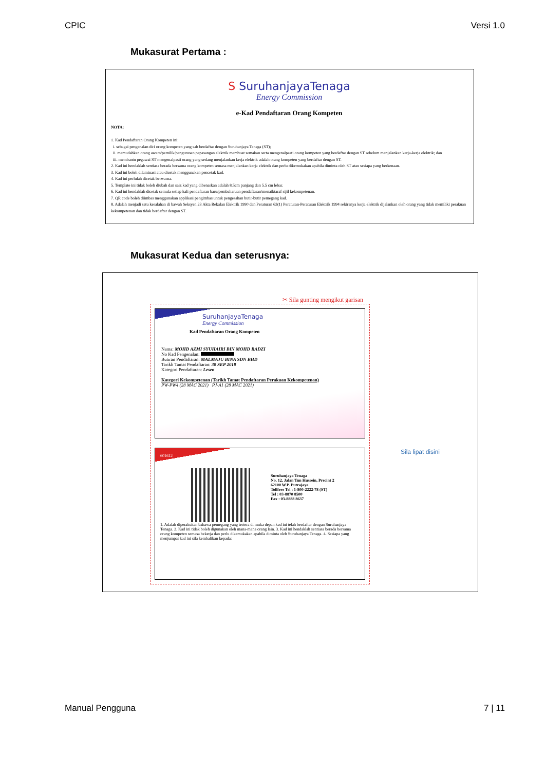CPIC Versi 1.0
Mukasurat Pertama :
S SuruhanjayaTenaga
Energy Commission
e-Kad Pendaftaran Orang Kompeten
NOTA:
1. Kad Pendaftaran Orang Kompeten ini:
i. sebagai pengenalan diri orang kompeten yang sah berdaftar dengan Suruhanjaya Tenaga (ST);
ii. memudahkan orang awam/pemilik/pengurusan pepasangan elektrik membuat semakan serta mengenalpasti orang kompeten yang berdaftar dengan ST sebelum menjalankan kerja-kerja elektrik; dan
iii. membantu pegawai ST mengenalpasti orang yang sedang menjalankan kerja elektrik adalah orang kompeten yang berdaftar dengan ST.
2. Kad ini hendaklah sentiasa berada bersama orang kompeten semasa menjalankan kerja elektrik dan perlu dikemukakan apabila diminta oleh ST atau sesiapa yang berkenaan.
3. Kad ini boleh dilaminasi atau dicetak menggunakan pencetak kad.
4. Kad ini perlulah dicetak berwarna.
5. Template ini tidak boleh diubah dan saiz kad yang dibenarkan adalah 8.5cm panjang dan 5.5 cm lebar.
6. Kad ini hendaklah dicetak semula setiap kali pendaftaran baru/pembaharuan pendaftaran/menaiktaraf sijil kekompetenan.
7. QR code boleh diimbas menggunakan applikasi pengimbas untuk pengesahan butir-butir pemegang kad.
8. Adalah menjadi satu kesalahan di bawah Seksyen 23 Akta Bekalan Elektrik 1990 dan Peraturan 63(1) Peraturan-Peraturan Elektrik 1994 sekiranya kerja elektrik dijalankan oleh orang yang tidak memiliki perakuan kekompetenan dan tidak berdaftar dengan ST.
Mukasurat Kedua dan seterusnya:
✂ Sila gunting mengikut garisan
SuruhanjayaTenaga
Energy Commission
Kad Pendaftaran Orang Kompeten
Nama: MOHD AZMI SYUHAIRI BIN MOHD RADZI
No Kad Pengenalan:
Butiran Pendaftaran: MALMAJU BINA SDN BHD
Tarikh Tamat Pendaftaran: 30 SEP 2018
Kategori Pendaftaran: Lesen
Kategori Kekompetenan (Tarikh Tamat Pendaftaran Perakuan Kekompetenan)
PW-PW4 (28 MAC 2021) PJ-A1 (28 MAC 2021)
601612
Suruhanjaya Tenaga
No. 12, Jalan Tun Hussein, Precint 2
62100 W.P. Putrajaya
Tollfree Tel : 1-800-2222-78 (ST)
Tel : 03-8870 8500
Fax : 03-8888 8637
1. Adalah diperakukan bahawa pemegang yang tertera di muka depan kad ini telah berdaftar dengan Suruhanjaya Tenaga. 2. Kad ini tidak boleh digunakan oleh mana-mana orang lain. 3. Kad ini hendaklah sentiasa berada bersama orang kompeten semasa bekerja dan perlu dikemukakan apabila diminta oleh Suruhanjaya Tenaga. 4. Sesiapa yang menjumpai kad ini sila kembalikan kepada:
Sila lipat disini
Manual Pengguna 7 | 11